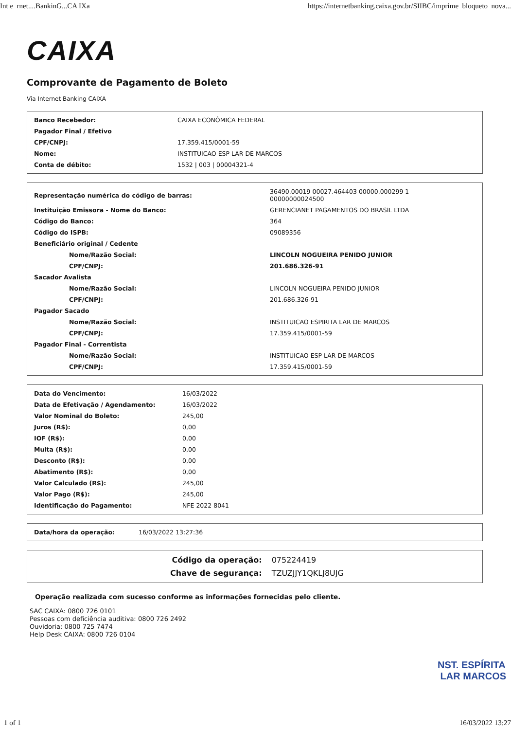Int e_rnet....BankinG...CA IXa https://internetbanking.caixa.gov.br/SIIBC/imprime_bloqueto_nova...
CAIXA
Comprovante de Pagamento de Boleto
Via Internet Banking CAIXA
| Banco Recebedor: | CAIXA ECONÔMICA FEDERAL |
| Pagador Final / Efetivo | |
| CPF/CNPJ: | 17.359.415/0001-59 |
| Nome: | INSTITUICAO ESP LAR DE MARCOS |
| Conta de débito: | 1532 / 003 / 00004321-4 |
| Representação numérica do código de barras: | 36490.00019 00027.464403 00000.000299 1 00000000024500 |
| Instituição Emissora - Nome do Banco: | GERENCIANET PAGAMENTOS DO BRASIL LTDA |
| Código do Banco: | 364 |
| Código do ISPB: | 09089356 |
| Beneficiário original / Cedente | |
| Nome/Razão Social: | LINCOLN NOGUEIRA PENIDO JUNIOR |
| CPF/CNPJ: | 201.686.326-91 |
| Sacador Avalista | |
| Nome/Razão Social: | LINCOLN NOGUEIRA PENIDO JUNIOR |
| CPF/CNPJ: | 201.686.326-91 |
| Pagador Sacado | |
| Nome/Razão Social: | INSTITUICAO ESPIRITA LAR DE MARCOS |
| CPF/CNPJ: | 17.359.415/0001-59 |
| Pagador Final - Correntista | |
| Nome/Razão Social: | INSTITUICAO ESP LAR DE MARCOS |
| CPF/CNPJ: | 17.359.415/0001-59 |
| Data do Vencimento: | 16/03/2022 |
| Data de Efetivação / Agendamento: | 16/03/2022 |
| Valor Nominal do Boleto: | 245,00 |
| Juros (R$): | 0,00 |
| IOF (R$): | 0,00 |
| Multa (R$): | 0,00 |
| Desconto (R$): | 0,00 |
| Abatimento (R$): | 0,00 |
| Valor Calculado (R$): | 245,00 |
| Valor Pago (R$): | 245,00 |
| Identificação do Pagamento: | NFE 2022 8041 |
| Data/hora da operação: | 16/03/2022 13:27:36 |
| Código da operação: | 075224419 |
| Chave de segurança: | TZUZJJY1QKLJ8UJG |
Operação realizada com sucesso conforme as informações fornecidas pelo cliente.
SAC CAIXA: 0800 726 0101
Pessoas com deficiência auditiva: 0800 726 2492
Ouvidoria: 0800 725 7474
Help Desk CAIXA: 0800 726 0104
NST. ESPÍRITA
LAR MARCOS
1 of 1 16/03/2022 13:27